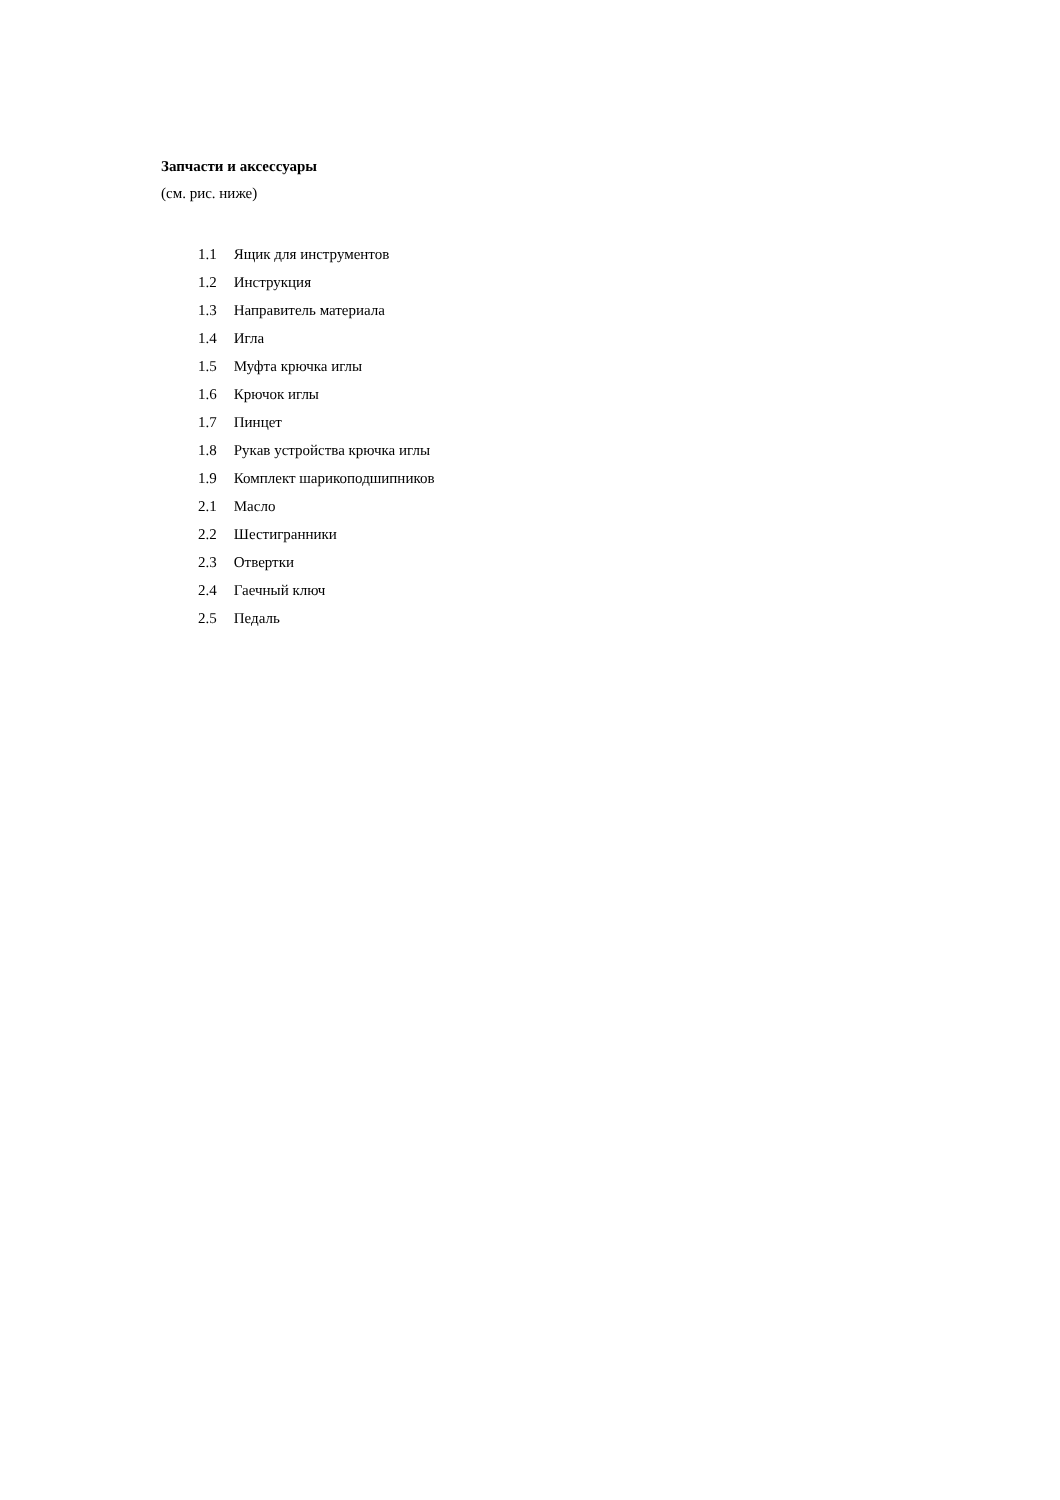Запчасти и аксессуары
(см. рис. ниже)
1.1 Ящик для инструментов
1.2 Инструкция
1.3 Направитель материала
1.4 Игла
1.5 Муфта крючка иглы
1.6 Крючок иглы
1.7 Пинцет
1.8 Рукав устройства крючка иглы
1.9 Комплект шарикоподшипников
2.1 Масло
2.2 Шестигранники
2.3 Отвертки
2.4 Гаечный ключ
2.5 Педаль